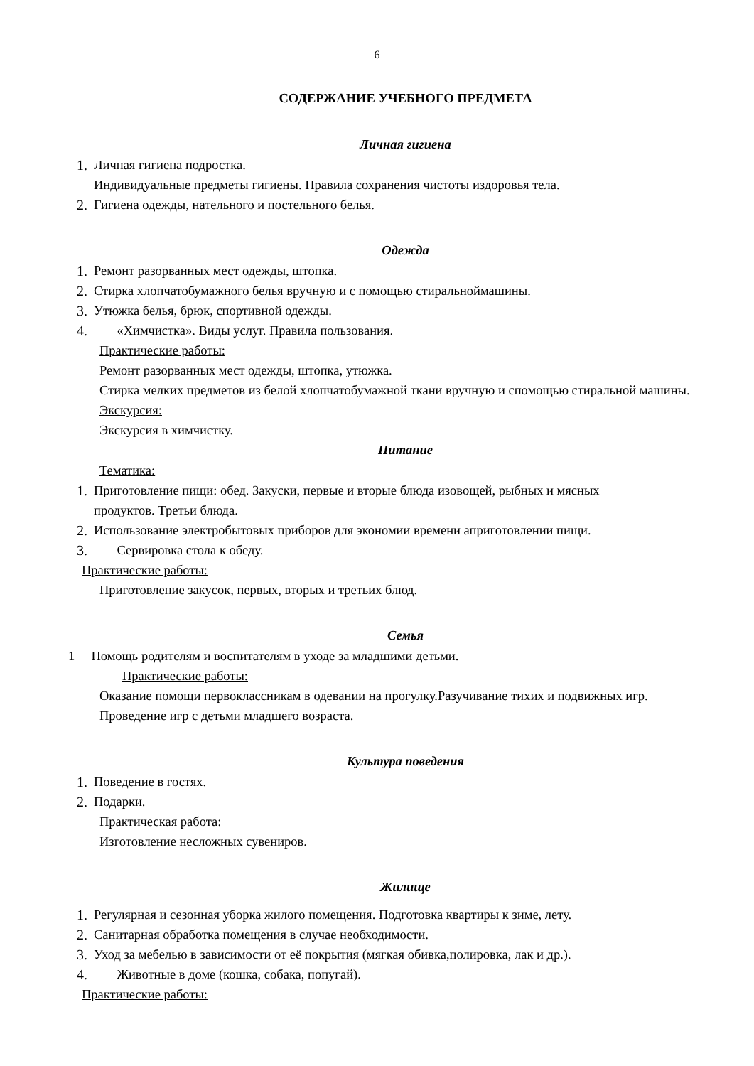6
СОДЕРЖАНИЕ УЧЕБНОГО ПРЕДМЕТА
Личная гигиена
1. Личная гигиена подростка.
Индивидуальные предметы гигиены. Правила сохранения чистоты издоровья тела.
2. Гигиена одежды, нательного и постельного белья.
Одежда
1. Ремонт разорванных мест одежды, штопка.
2. Стирка хлопчатобумажного белья вручную и с помощью стиральноймашины.
3. Утюжка белья, брюк, спортивной одежды.
4. «Химчистка». Виды услуг. Правила пользования.
Практические работы:
Ремонт разорванных мест одежды, штопка, утюжка.
Стирка мелких предметов из белой хлопчатобумажной ткани вручную и спомощью стиральной машины.
Экскурсия:
Экскурсия в химчистку.
Питание
Тематика:
1. Приготовление пищи: обед. Закуски, первые и вторые блюда изовощей, рыбных и мясных продуктов. Третьи блюда.
2. Использование электробытовых приборов для экономии времени априготовлении пищи.
3. Сервировка стола к обеду.
Практические работы:
Приготовление закусок, первых, вторых и третьих блюд.
Семья
1 Помощь родителям и воспитателям в уходе за младшими детьми.
Практические работы:
Оказание помощи первоклассникам в одевании на прогулку.Разучивание тихих и подвижных игр.
Проведение игр с детьми младшего возраста.
Культура поведения
1. Поведение в гостях.
2. Подарки.
Практическая работа:
Изготовление несложных сувениров.
Жилище
1. Регулярная и сезонная уборка жилого помещения. Подготовка квартиры к зиме, лету.
2. Санитарная обработка помещения в случае необходимости.
3. Уход за мебелью в зависимости от её покрытия (мягкая обивка,полировка, лак и др.).
4. Животные в доме (кошка, собака, попугай).
Практические работы: